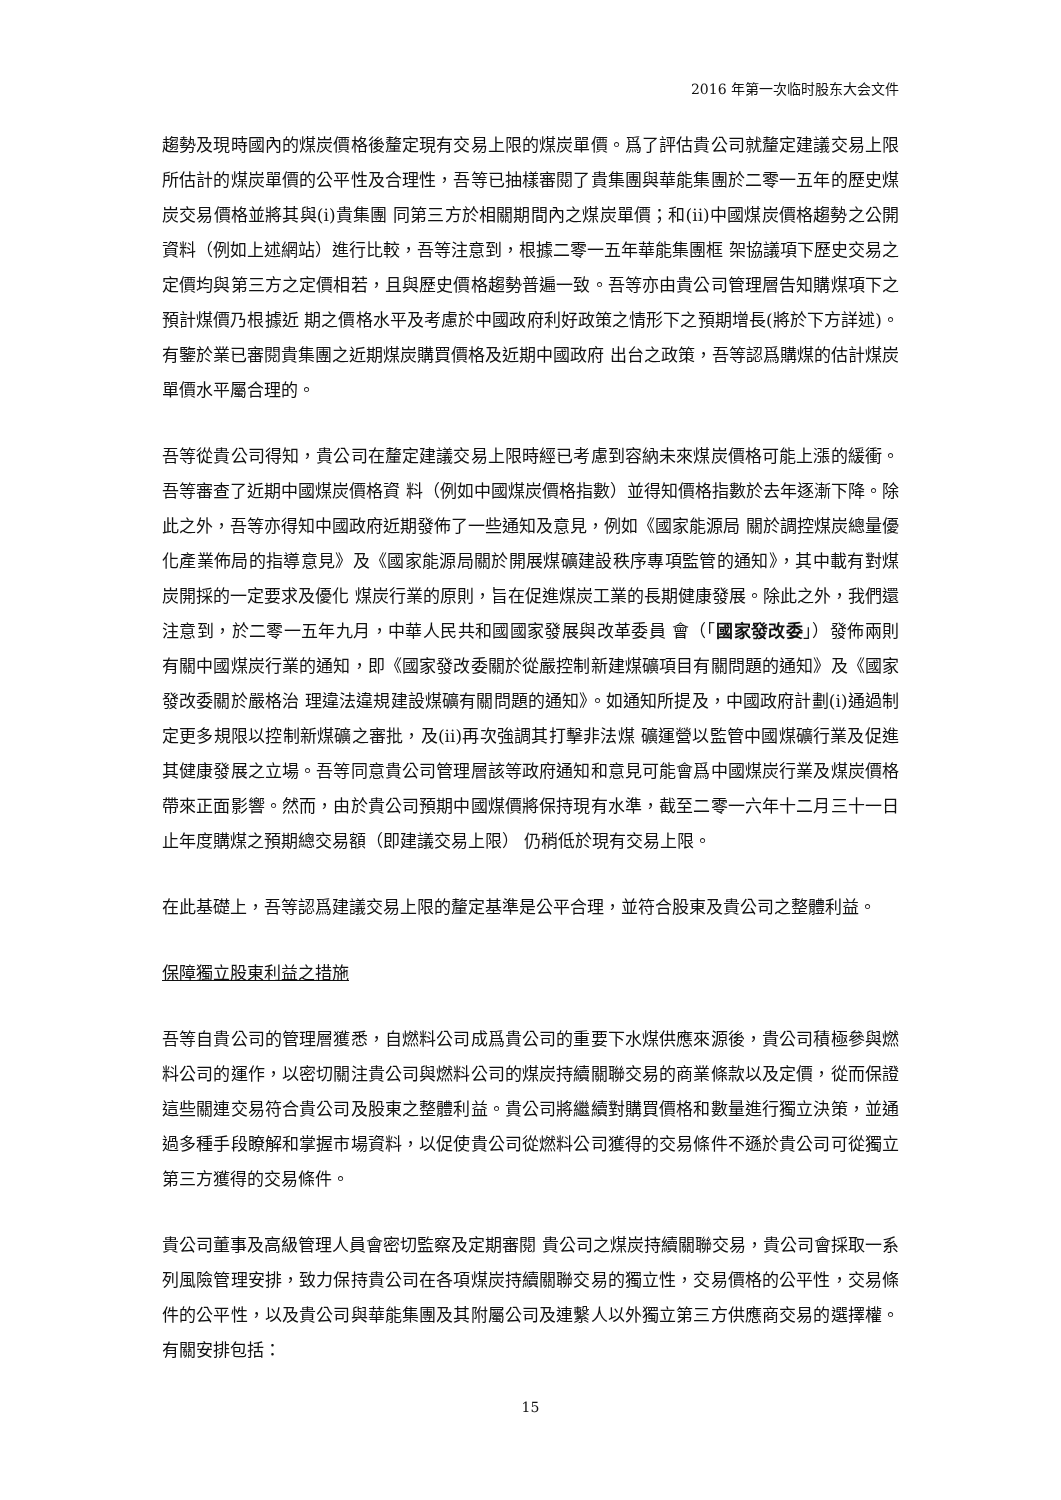2016 年第一次临时股东大会文件
趨勢及現時國內的煤炭價格後釐定現有交易上限的煤炭單價。爲了評估貴公司就釐定建議交易上限所估計的煤炭單價的公平性及合理性，吾等已抽樣審閱了貴集團與華能集團於二零一五年的歷史煤炭交易價格並將其與(i)貴集團 同第三方於相關期間內之煤炭單價；和(ii)中國煤炭價格趨勢之公開資料（例如上述網站）進行比較，吾等注意到，根據二零一五年華能集團框 架協議項下歷史交易之定價均與第三方之定價相若，且與歷史價格趨勢普遍一致。吾等亦由貴公司管理層告知購煤項下之預計煤價乃根據近 期之價格水平及考慮於中國政府利好政策之情形下之預期增長(將於下方詳述)。有鑒於業已審閱貴集團之近期煤炭購買價格及近期中國政府 出台之政策，吾等認爲購煤的估計煤炭單價水平屬合理的。
吾等從貴公司得知，貴公司在釐定建議交易上限時經已考慮到容納未來煤炭價格可能上漲的緩衝。吾等審查了近期中國煤炭價格資 料（例如中國煤炭價格指數）並得知價格指數於去年逐漸下降。除此之外，吾等亦得知中國政府近期發佈了一些通知及意見，例如《國家能源局 關於調控煤炭總量優化產業佈局的指導意見》及《國家能源局關於開展煤礦建設秩序專項監管的通知》，其中載有對煤炭開採的一定要求及優化 煤炭行業的原則，旨在促進煤炭工業的長期健康發展。除此之外，我們還注意到，於二零一五年九月，中華人民共和國國家發展與改革委員 會（「國家發改委」）發佈兩則有關中國煤炭行業的通知，即《國家發改委關於從嚴控制新建煤礦項目有關問題的通知》及《國家發改委關於嚴格治 理違法違規建設煤礦有關問題的通知》。如通知所提及，中國政府計劃(i)通過制定更多規限以控制新煤礦之審批，及(ii)再次強調其打擊非法煤 礦運營以監管中國煤礦行業及促進其健康發展之立場。吾等同意貴公司管理層該等政府通知和意見可能會爲中國煤炭行業及煤炭價格帶來正面影響。然而，由於貴公司預期中國煤價將保持現有水準，截至二零一六年十二月三十一日止年度購煤之預期總交易額（即建議交易上限） 仍稍低於現有交易上限。
在此基礎上，吾等認爲建議交易上限的釐定基準是公平合理，並符合股東及貴公司之整體利益。
保障獨立股東利益之措施
吾等自貴公司的管理層獲悉，自燃料公司成爲貴公司的重要下水煤供應來源後，貴公司積極參與燃料公司的運作，以密切關注貴公司與燃料公司的煤炭持續關聯交易的商業條款以及定價，從而保證這些關連交易符合貴公司及股東之整體利益。貴公司將繼續對購買價格和數量進行獨立決策，並通過多種手段瞭解和掌握市場資料，以促使貴公司從燃料公司獲得的交易條件不遜於貴公司可從獨立第三方獲得的交易條件。
貴公司董事及高級管理人員會密切監察及定期審閱 貴公司之煤炭持續關聯交易，貴公司會採取一系列風險管理安排，致力保持貴公司在各項煤炭持續關聯交易的獨立性，交易價格的公平性，交易條件的公平性，以及貴公司與華能集團及其附屬公司及連繫人以外獨立第三方供應商交易的選擇權。有關安排包括：
15